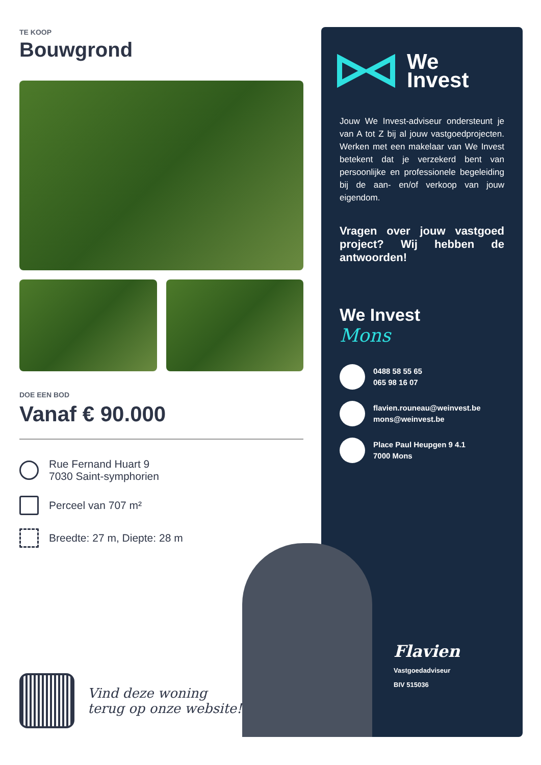TE KOOP
Bouwgrond
DOE EEN BOD
Vanaf € 90.000
Rue Fernand Huart 9
7030 Saint-symphorien
Perceel van 707 m²
Breedte: 27 m, Diepte: 28 m
We
Invest
Jouw We Invest-adviseur ondersteunt je van A tot Z bij al jouw vastgoedprojecten. Werken met een makelaar van We Invest betekent dat je verzekerd bent van persoonlijke en professionele begeleiding bij de aan- en/of verkoop van jouw eigendom.
Vragen over jouw vastgoed project? Wij hebben de antwoorden!
We Invest
Mons
0488 58 55 65
065 98 16 07
flavien.rouneau@weinvest.be
mons@weinvest.be
Place Paul Heupgen 9 4.1
7000 Mons
Flavien
Vastgoedadviseur
BIV 515036
Vind deze woning
terug op onze website!